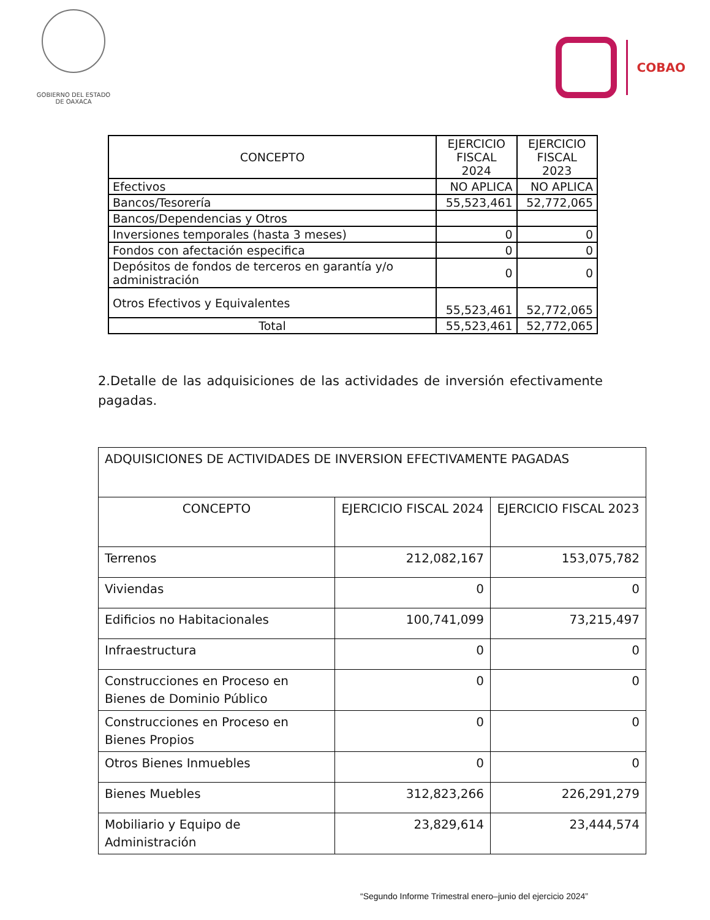GOBIERNO DEL ESTADO
DE OAXACA
COBAO
| CONCEPTO | EJERCICIO FISCAL 2024 | EJERCICIO FISCAL 2023 |
| --- | --- | --- |
| Efectivos | NO APLICA | NO APLICA |
| Bancos/Tesorería | 55,523,461 | 52,772,065 |
| Bancos/Dependencias y Otros | | |
| Inversiones temporales (hasta 3 meses) | 0 | 0 |
| Fondos con afectación especifica | 0 | 0 |
| Depósitos de fondos de terceros en garantía y/o administración | 0 | 0 |
| Otros Efectivos y Equivalentes | 55,523,461 | 52,772,065 |
| Total | 55,523,461 | 52,772,065 |
2.Detalle de las adquisiciones de las actividades de inversión efectivamente pagadas.
| ADQUISICIONES DE ACTIVIDADES DE INVERSION EFECTIVAMENTE PAGADAS | | |
| CONCEPTO | EJERCICIO FISCAL 2024 | EJERCICIO FISCAL 2023 |
| Terrenos | 212,082,167 | 153,075,782 |
| Viviendas | 0 | 0 |
| Edificios no Habitacionales | 100,741,099 | 73,215,497 |
| Infraestructura | 0 | 0 |
| Construcciones en Proceso en Bienes de Dominio Público | 0 | 0 |
| Construcciones en Proceso en Bienes Propios | 0 | 0 |
| Otros Bienes Inmuebles | 0 | 0 |
| Bienes Muebles | 312,823,266 | 226,291,279 |
| Mobiliario y Equipo de Administración | 23,829,614 | 23,444,574 |
“Segundo Informe Trimestral enero–junio del ejercicio 2024”